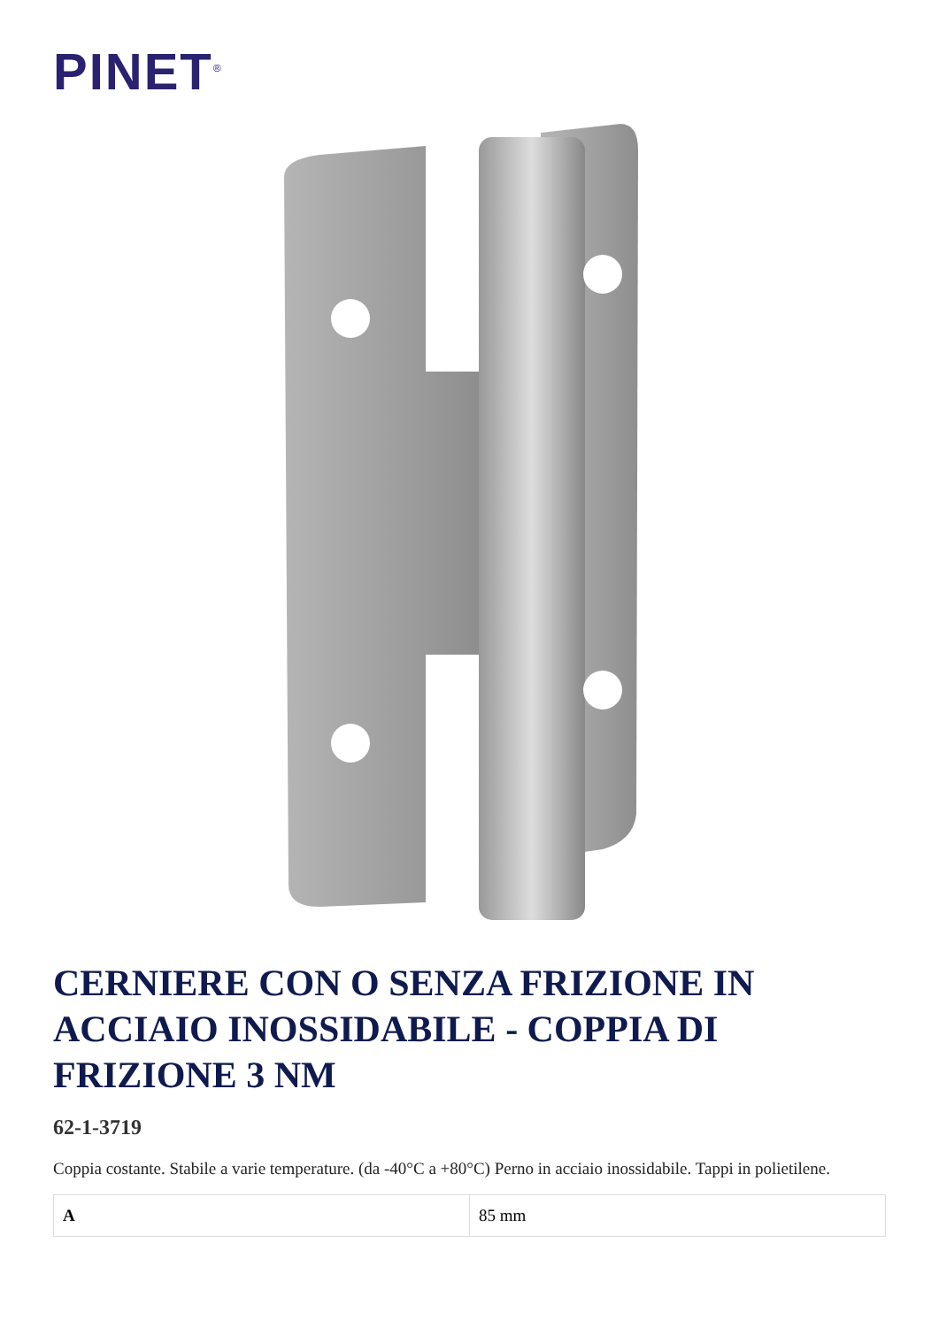PINET<sup>®</sup>
CERNIERE CON O SENZA FRIZIONE IN ACCIAIO INOSSIDABILE - COPPIA DI FRIZIONE 3 NM
62-1-3719
Coppia costante. Stabile a varie temperature. (da -40°C a +80°C) Perno in acciaio inossidabile. Tappi in polietilene.
| A | 85 mm |